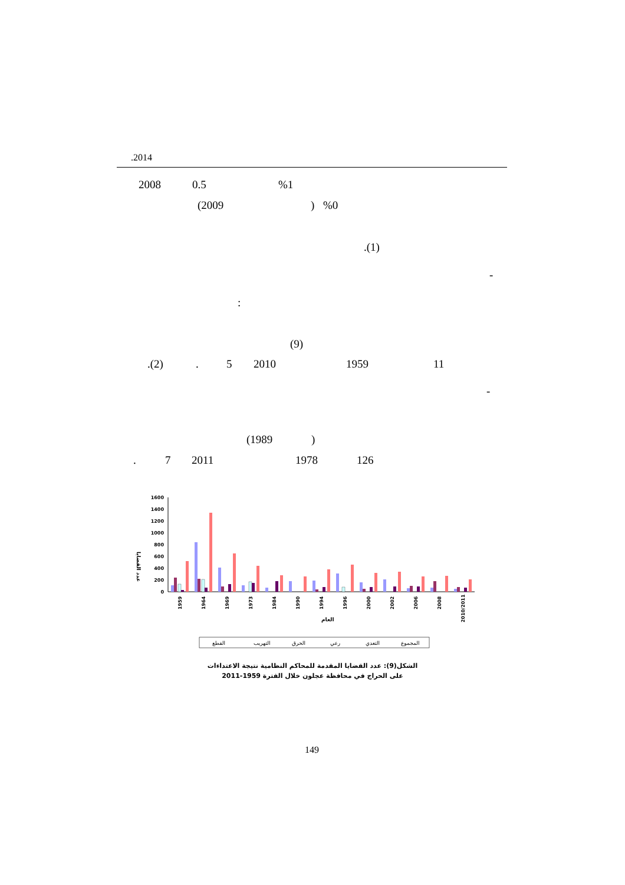.2014
2008 0.5 %1
(2009 ) %0
.(1)
-
:
(9)
.(2) . 5 2010 1959 11
-
(1989 )
. 7 2011 1978 126
عدد القضايا
0
200
400
600
800
1000
1200
1400
1600
1959
1964
1969
1973
1984
1990
1994
1996
2000
2002
2006
2008
2010/2011
العام
القطع
التهريب
الحرق
رعي
التعدي
المجموع
الشكل(9): عدد القضايا المقدمة للمحاكم النظامية نتيجة الاعتداءات
على الحراج في محافظة عجلون خلال الفترة 1959-2011
149